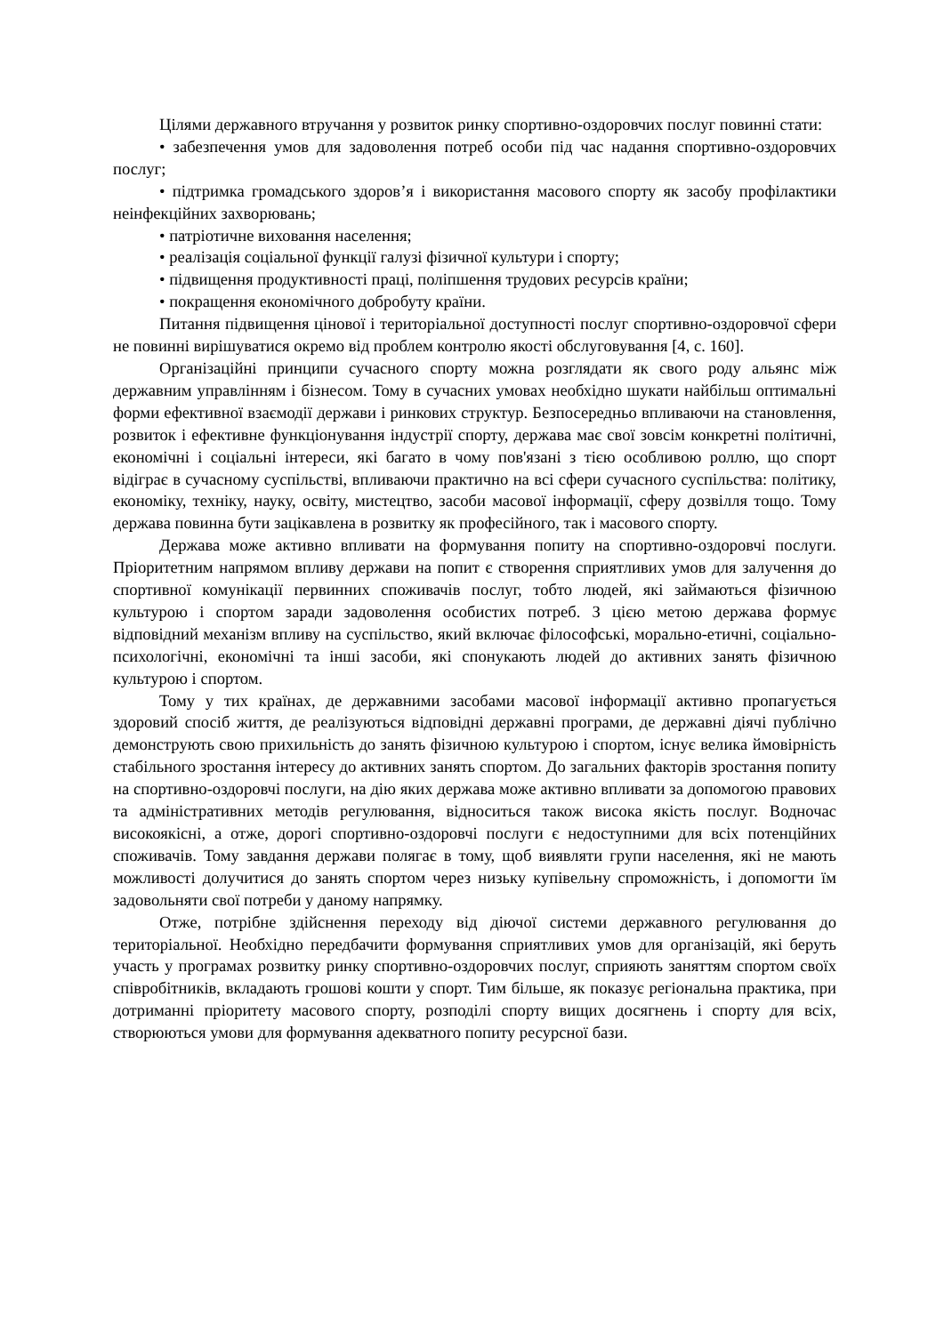Цілями державного втручання у розвиток ринку спортивно-оздоровчих послуг повинні стати:
• забезпечення умов для задоволення потреб особи під час надання спортивно-оздоровчих послуг;
• підтримка громадського здоров’я і використання масового спорту як засобу профілактики неінфекційних захворювань;
• патріотичне виховання населення;
• реалізація соціальної функції галузі фізичної культури і спорту;
• підвищення продуктивності праці, поліпшення трудових ресурсів країни;
• покращення економічного добробуту країни.
Питання підвищення цінової і територіальної доступності послуг спортивно-оздоровчої сфери не повинні вирішуватися окремо від проблем контролю якості обслуговування [4, с. 160].
Організаційні принципи сучасного спорту можна розглядати як свого роду альянс між державним управлінням і бізнесом. Тому в сучасних умовах необхідно шукати найбільш оптимальні форми ефективної взаємодії держави і ринкових структур. Безпосередньо впливаючи на становлення, розвиток і ефективне функціонування індустрії спорту, держава має свої зовсім конкретні політичні, економічні і соціальні інтереси, які багато в чому пов'язані з тією особливою роллю, що спорт відіграє в сучасному суспільстві, впливаючи практично на всі сфери сучасного суспільства: політику, економіку, техніку, науку, освіту, мистецтво, засоби масової інформації, сферу дозвілля тощо. Тому держава повинна бути зацікавлена в розвитку як професійного, так і масового спорту.
Держава може активно впливати на формування попиту на спортивно-оздоровчі послуги. Пріоритетним напрямом впливу держави на попит є створення сприятливих умов для залучення до спортивної комунікації первинних споживачів послуг, тобто людей, які займаються фізичною культурою і спортом заради задоволення особистих потреб. З цією метою держава формує відповідний механізм впливу на суспільство, який включає філософські, морально-етичні, соціально-психологічні, економічні та інші засоби, які спонукають людей до активних занять фізичною культурою і спортом.
Тому у тих країнах, де державними засобами масової інформації активно пропагується здоровий спосіб життя, де реалізуються відповідні державні програми, де державні діячі публічно демонструють свою прихильність до занять фізичною культурою і спортом, існує велика ймовірність стабільного зростання інтересу до активних занять спортом. До загальних факторів зростання попиту на спортивно-оздоровчі послуги, на дію яких держава може активно впливати за допомогою правових та адміністративних методів регулювання, відноситься також висока якість послуг. Водночас високоякісні, а отже, дорогі спортивно-оздоровчі послуги є недоступними для всіх потенційних споживачів. Тому завдання держави полягає в тому, щоб виявляти групи населення, які не мають можливості долучитися до занять спортом через низьку купівельну спроможність, і допомогти їм задовольняти свої потреби у даному напрямку.
Отже, потрібне здійснення переходу від діючої системи державного регулювання до територіальної. Необхідно передбачити формування сприятливих умов для організацій, які беруть участь у програмах розвитку ринку спортивно-оздоровчих послуг, сприяють заняттям спортом своїх співробітників, вкладають грошові кошти у спорт. Тим більше, як показує регіональна практика, при дотриманні пріоритету масового спорту, розподілі спорту вищих досягнень і спорту для всіх, створюються умови для формування адекватного попиту ресурсної бази.